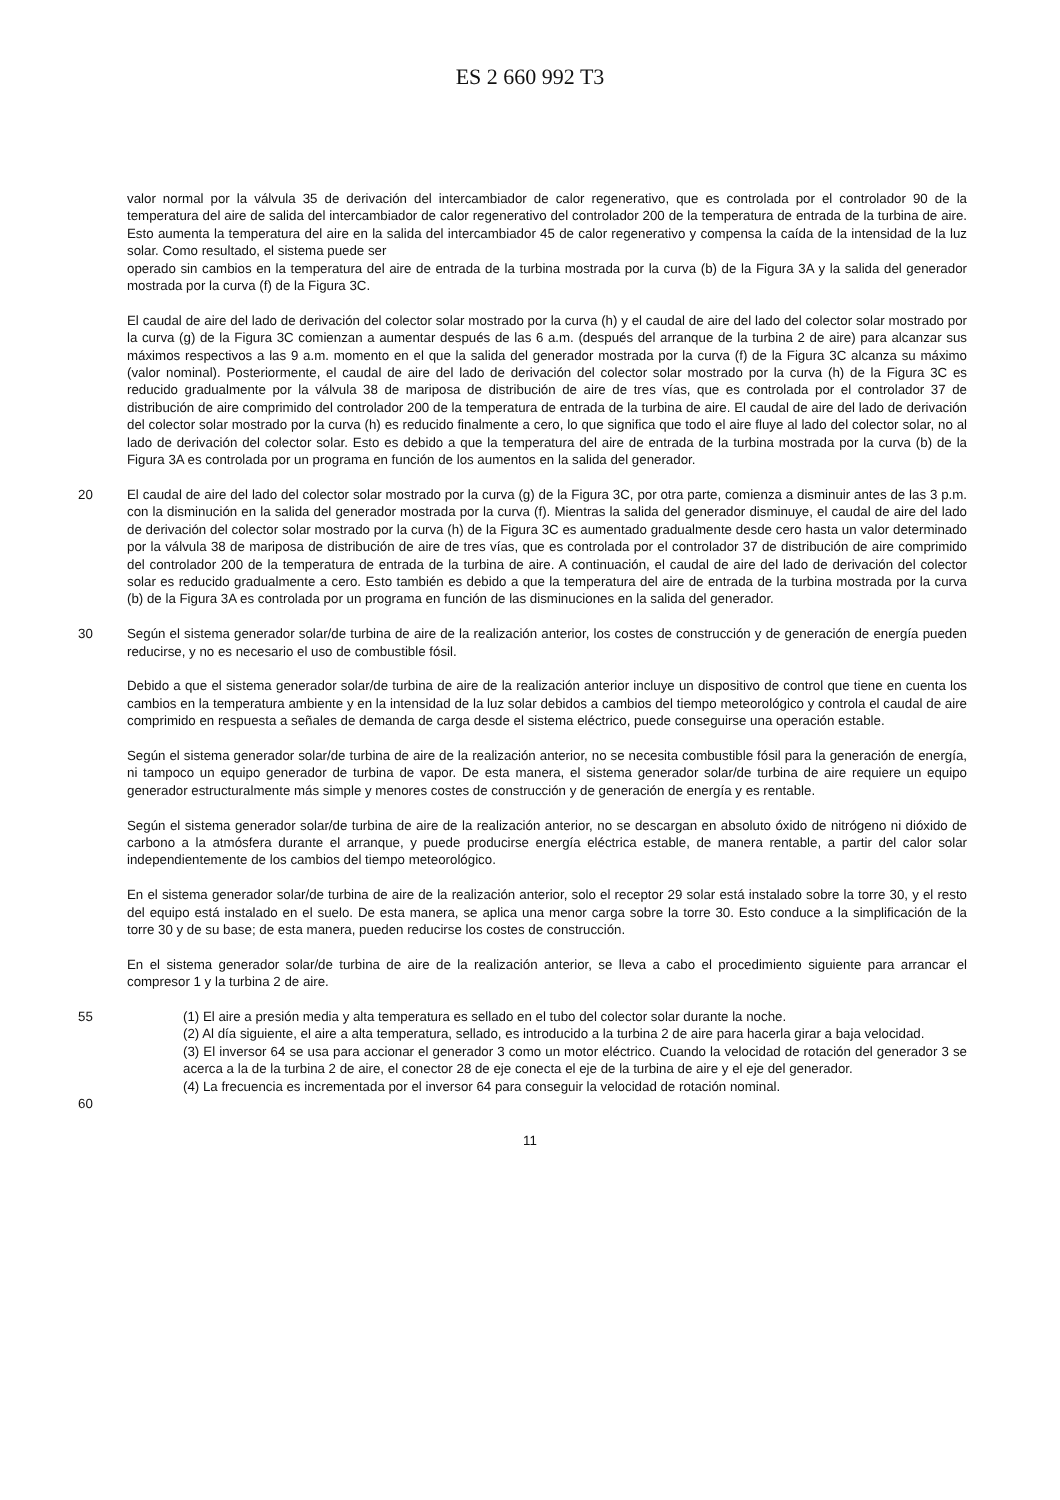ES 2 660 992 T3
valor normal por la válvula 35 de derivación del intercambiador de calor regenerativo, que es controlada por el controlador 90 de la temperatura del aire de salida del intercambiador de calor regenerativo del controlador 200 de la temperatura de entrada de la turbina de aire. Esto aumenta la temperatura del aire en la salida del intercambiador 45 de calor regenerativo y compensa la caída de la intensidad de la luz solar. Como resultado, el sistema puede ser
operado sin cambios en la temperatura del aire de entrada de la turbina mostrada por la curva (b) de la Figura 3A y la salida del generador mostrada por la curva (f) de la Figura 3C.
El caudal de aire del lado de derivación del colector solar mostrado por la curva (h) y el caudal de aire del lado del colector solar mostrado por la curva (g) de la Figura 3C comienzan a aumentar después de las 6 a.m. (después del arranque de la turbina 2 de aire) para alcanzar sus máximos respectivos a las 9 a.m. momento en el que la salida del generador mostrada por la curva (f) de la Figura 3C alcanza su máximo (valor nominal). Posteriormente, el caudal de aire del lado de derivación del colector solar mostrado por la curva (h) de la Figura 3C es reducido gradualmente por la válvula 38 de mariposa de distribución de aire de tres vías, que es controlada por el controlador 37 de distribución de aire comprimido del controlador 200 de la temperatura de entrada de la turbina de aire. El caudal de aire del lado de derivación del colector solar mostrado por la curva (h) es reducido finalmente a cero, lo que significa que todo el aire fluye al lado del colector solar, no al lado de derivación del colector solar. Esto es debido a que la temperatura del aire de entrada de la turbina mostrada por la curva (b) de la Figura 3A es controlada por un programa en función de los aumentos en la salida del generador.
20 El caudal de aire del lado del colector solar mostrado por la curva (g) de la Figura 3C, por otra parte, comienza a disminuir antes de las 3 p.m. con la disminución en la salida del generador mostrada por la curva (f). Mientras la salida del generador disminuye, el caudal de aire del lado de derivación del colector solar mostrado por la curva (h) de la Figura 3C es aumentado gradualmente desde cero hasta un valor determinado por la válvula 38 de mariposa de distribución de aire de tres vías, que es controlada por el controlador 37 de distribución de aire comprimido del controlador 200 de la temperatura de entrada de la turbina de aire. A continuación, el caudal de aire del lado de derivación del colector solar es reducido gradualmente a cero. Esto también es debido a que la temperatura del aire de entrada de la turbina mostrada por la curva (b) de la Figura 3A es controlada por un programa en función de las disminuciones en la salida del generador.
30 Según el sistema generador solar/de turbina de aire de la realización anterior, los costes de construcción y de generación de energía pueden reducirse, y no es necesario el uso de combustible fósil.
Debido a que el sistema generador solar/de turbina de aire de la realización anterior incluye un dispositivo de control que tiene en cuenta los cambios en la temperatura ambiente y en la intensidad de la luz solar debidos a cambios del tiempo meteorológico y controla el caudal de aire comprimido en respuesta a señales de demanda de carga desde el sistema eléctrico, puede conseguirse una operación estable.
Según el sistema generador solar/de turbina de aire de la realización anterior, no se necesita combustible fósil para la generación de energía, ni tampoco un equipo generador de turbina de vapor. De esta manera, el sistema generador solar/de turbina de aire requiere un equipo generador estructuralmente más simple y menores costes de construcción y de generación de energía y es rentable.
Según el sistema generador solar/de turbina de aire de la realización anterior, no se descargan en absoluto óxido de nitrógeno ni dióxido de carbono a la atmósfera durante el arranque, y puede producirse energía eléctrica estable, de manera rentable, a partir del calor solar independientemente de los cambios del tiempo meteorológico.
En el sistema generador solar/de turbina de aire de la realización anterior, solo el receptor 29 solar está instalado sobre la torre 30, y el resto del equipo está instalado en el suelo. De esta manera, se aplica una menor carga sobre la torre 30. Esto conduce a la simplificación de la torre 30 y de su base; de esta manera, pueden reducirse los costes de construcción.
En el sistema generador solar/de turbina de aire de la realización anterior, se lleva a cabo el procedimiento siguiente para arrancar el compresor 1 y la turbina 2 de aire.
55 (1) El aire a presión media y alta temperatura es sellado en el tubo del colector solar durante la noche.
(2) Al día siguiente, el aire a alta temperatura, sellado, es introducido a la turbina 2 de aire para hacerla girar a baja velocidad.
(3) El inversor 64 se usa para accionar el generador 3 como un motor eléctrico. Cuando la velocidad de rotación del generador 3 se acerca a la de la turbina 2 de aire, el conector 28 de eje conecta el eje de la turbina de aire y el eje del generador.
(4) La frecuencia es incrementada por el inversor 64 para conseguir la velocidad de rotación nominal.
60
11